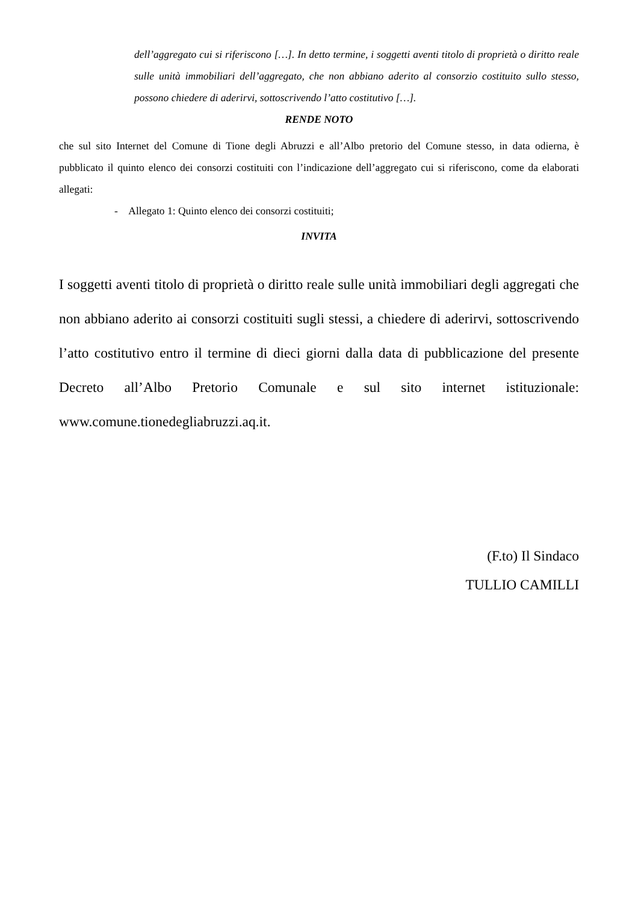dell’aggregato cui si riferiscono […]. In detto termine, i soggetti aventi titolo di proprietà o diritto reale sulle unità immobiliari dell’aggregato, che non abbiano aderito al consorzio costituito sullo stesso, possono chiedere di aderirvi, sottoscrivendo l’atto costitutivo […].
RENDE NOTO
che sul sito Internet del Comune di Tione degli Abruzzi e all’Albo pretorio del Comune stesso, in data odierna, è pubblicato il quinto elenco dei consorzi costituiti con l’indicazione dell’aggregato cui si riferiscono, come da elaborati allegati:
- Allegato 1: Quinto elenco dei consorzi costituiti;
INVITA
I soggetti aventi titolo di proprietà o diritto reale sulle unità immobiliari degli aggregati che non abbiano aderito ai consorzi costituiti sugli stessi, a chiedere di aderirvi, sottoscrivendo l’atto costitutivo entro il termine di dieci giorni dalla data di pubblicazione del presente Decreto all’Albo Pretorio Comunale e sul sito internet istituzionale: www.comune.tionedegliabruzzi.aq.it.
(F.to) Il Sindaco
TULLIO CAMILLI